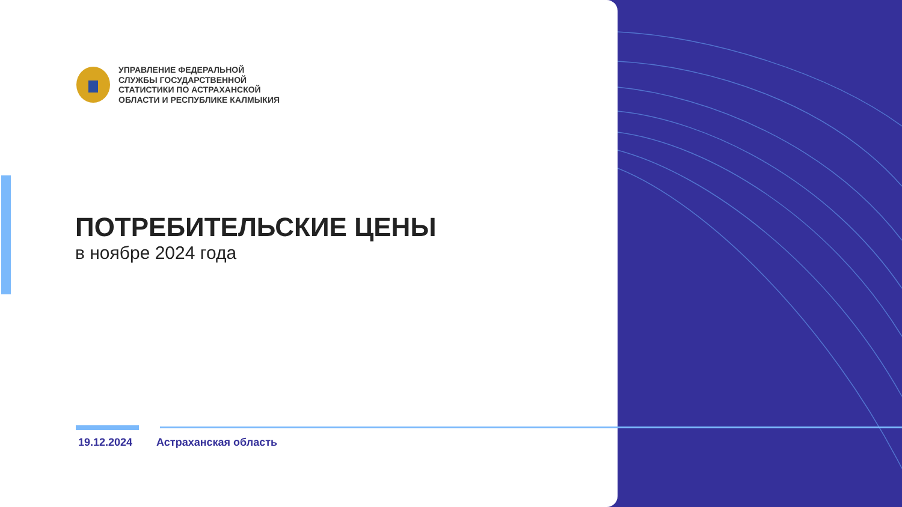УПРАВЛЕНИЕ ФЕДЕРАЛЬНОЙ
СЛУЖБЫ ГОСУДАРСТВЕННОЙ
СТАТИСТИКИ ПО АСТРАХАНСКОЙ
ОБЛАСТИ И РЕСПУБЛИКЕ КАЛМЫКИЯ
ПОТРЕБИТЕЛЬСКИЕ ЦЕНЫ
в ноябре 2024 года
19.12.2024 Астраханская область